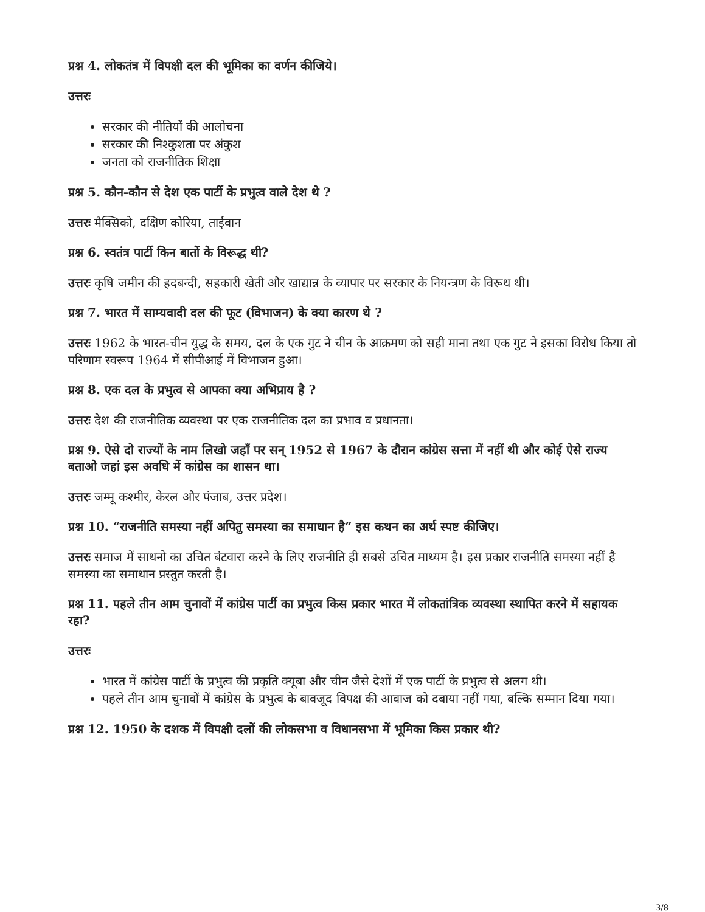प्रश्न 4. लोकतंत्र में विपक्षी दल की भूमिका का वर्णन कीजिये।
उत्तरः
सरकार की नीतियों की आलोचना
सरकार की निश्कुशता पर अंकुश
जनता को राजनीतिक शिक्षा
प्रश्न 5. कौन-कौन से देश एक पार्टी के प्रभुत्व वाले देश थे ?
उत्तरः मैक्सिको, दक्षिण कोरिया, ताईवान
प्रश्न 6. स्वतंत्र पार्टी किन बातों के विरूद्ध थी?
उत्तरः कृषि जमीन की हदबन्दी, सहकारी खेती और खाद्यान्न के व्यापार पर सरकार के नियन्त्रण के विरूध थी।
प्रश्न 7. भारत में साम्यवादी दल की फूट (विभाजन) के क्या कारण थे ?
उत्तरः 1962 के भारत-चीन युद्ध के समय, दल के एक गुट ने चीन के आक्रमण को सही माना तथा एक गुट ने इसका विरोध किया तो परिणाम स्वरूप 1964 में सीपीआई में विभाजन हुआ।
प्रश्न 8. एक दल के प्रभुत्व से आपका क्या अभिप्राय है ?
उत्तरः देश की राजनीतिक व्यवस्था पर एक राजनीतिक दल का प्रभाव व प्रधानता।
प्रश्न 9. ऐसे दो राज्यों के नाम लिखो जहाँ पर सन् 1952 से 1967 के दौरान कांग्रेस सत्ता में नहीं थी और कोई ऐसे राज्य बताओ जहां इस अवधि में कांग्रेस का शासन था।
उत्तरः जम्मू कश्मीर, केरल और पंजाब, उत्तर प्रदेश।
प्रश्न 10. “राजनीति समस्या नहीं अपितु समस्या का समाधान है” इस कथन का अर्थ स्पष्ट कीजिए।
उत्तरः समाज में साधनो का उचित बंटवारा करने के लिए राजनीति ही सबसे उचित माध्यम है। इस प्रकार राजनीति समस्या नहीं है समस्या का समाधान प्रस्तुत करती है।
प्रश्न 11. पहले तीन आम चुनावों में कांग्रेस पार्टी का प्रभुत्व किस प्रकार भारत में लोकतांत्रिक व्यवस्था स्थापित करने में सहायक रहा?
उत्तरः
भारत में कांग्रेस पार्टी के प्रभुत्व की प्रकृति क्यूबा और चीन जैसे देशों में एक पार्टी के प्रभुत्व से अलग थी।
पहले तीन आम चुनावों में कांग्रेस के प्रभुत्व के बावजूद विपक्ष की आवाज को दबाया नहीं गया, बल्कि सम्मान दिया गया।
प्रश्न 12. 1950 के दशक में विपक्षी दलों की लोकसभा व विधानसभा में भूमिका किस प्रकार थी?
3/8